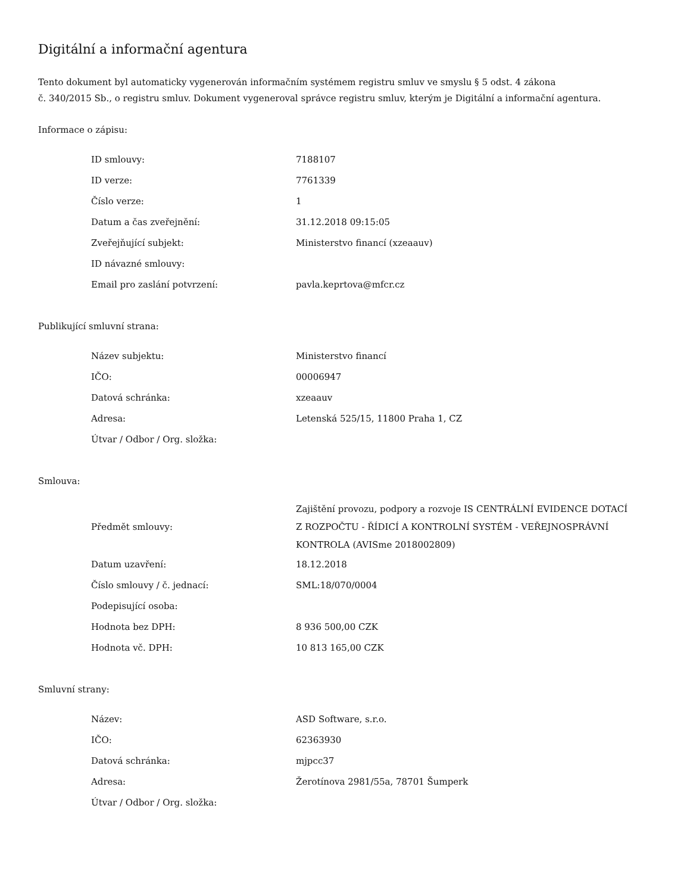Digitální a informační agentura
Tento dokument byl automaticky vygenerován informačním systémem registru smluv ve smyslu § 5 odst. 4 zákona
č. 340/2015 Sb., o registru smluv. Dokument vygeneroval správce registru smluv, kterým je Digitální a informační agentura.
Informace o zápisu:
| ID smlouvy: | 7188107 |
| ID verze: | 7761339 |
| Číslo verze: | 1 |
| Datum a čas zveřejnění: | 31.12.2018 09:15:05 |
| Zveřejňující subjekt: | Ministerstvo financí (xzeaauv) |
| ID návazné smlouvy: | |
| Email pro zaslání potvrzení: | pavla.keprtova@mfcr.cz |
Publikující smluvní strana:
| Název subjektu: | Ministerstvo financí |
| IČO: | 00006947 |
| Datová schránka: | xzeaauv |
| Adresa: | Letenská 525/15, 11800 Praha 1, CZ |
| Útvar / Odbor / Org. složka: | |
Smlouva:
| Předmět smlouvy: | Zajištění provozu, podpory a rozvoje IS CENTRÁLNÍ EVIDENCE DOTACÍ Z ROZPOČTU - ŘÍDICÍ A KONTROLNÍ SYSTÉM - VEŘEJNOSPRÁVNÍ KONTROLA (AVISme 2018002809) |
| Datum uzavření: | 18.12.2018 |
| Číslo smlouvy / č. jednací: | SML:18/070/0004 |
| Podepisující osoba: | |
| Hodnota bez DPH: | 8 936 500,00 CZK |
| Hodnota vč. DPH: | 10 813 165,00 CZK |
Smluvní strany:
| Název: | ASD Software, s.r.o. |
| IČO: | 62363930 |
| Datová schránka: | mjpcc37 |
| Adresa: | Žerotínova 2981/55a, 78701 Šumperk |
| Útvar / Odbor / Org. složka: | |